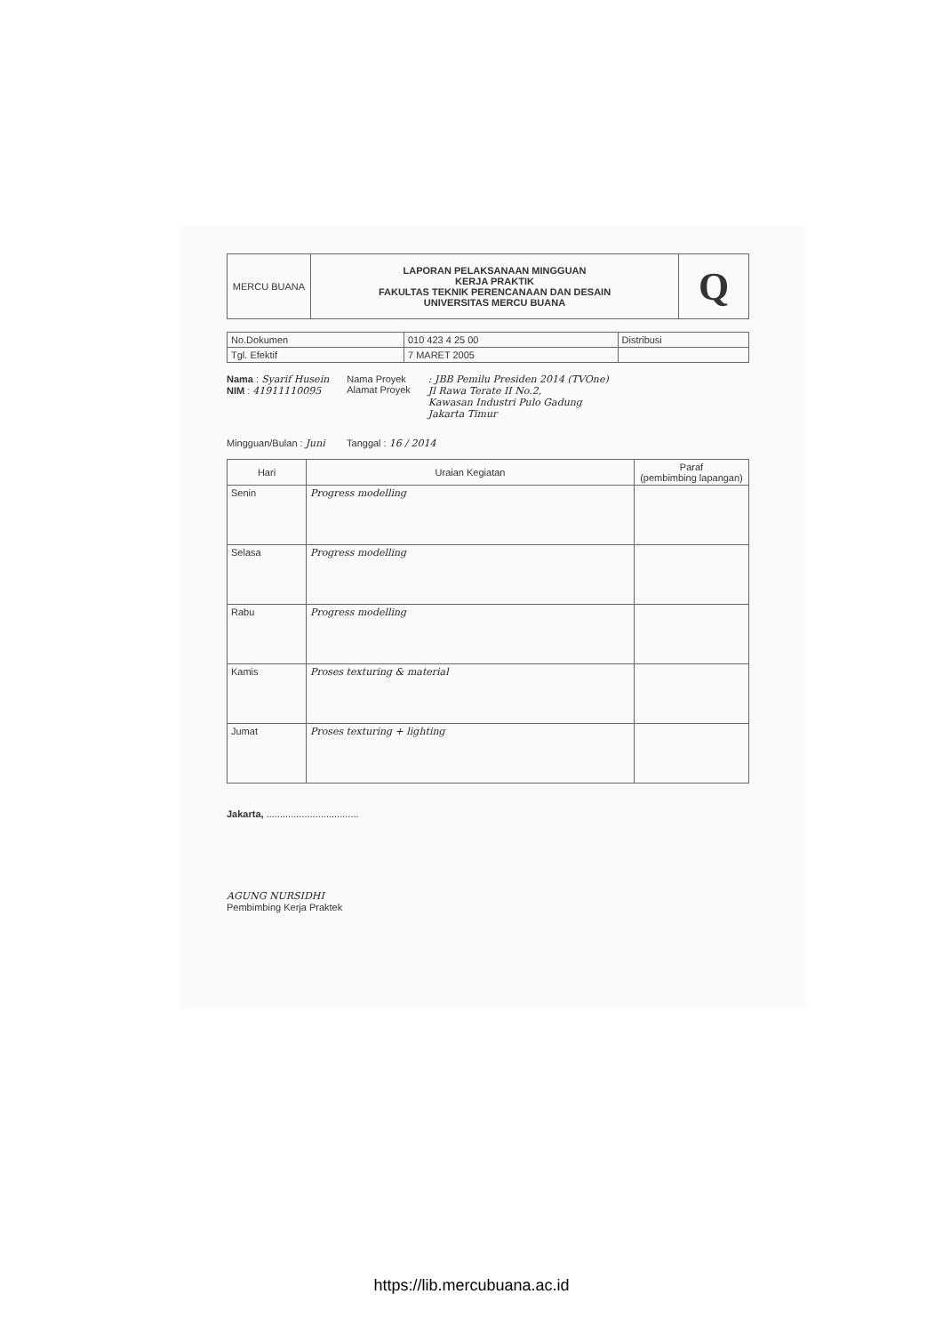| MERCU BUANA | LAPORAN PELAKSANAAN MINGGUAN KERJA PRAKTIK FAKULTAS TEKNIK PERENCANAAN DAN DESAIN UNIVERSITAS MERCU BUANA | Q |
| No.Dokumen | 010 423 4 25 00 | Distribusi |
| Tgl. Efektif | 7 MARET 2005 | |
Nama : Syarif Husein
NIM : 41911110095
Nama Proyek
Alamat Proyek
: JBB Pemilu Presiden 2014 (TVOne)
Jl Rawa Terate II No.2,
Kawasan Industri Pulo Gadung
Jakarta Timur
Mingguan/Bulan : Juni Tanggal : 16 / 2014
| Hari | Uraian Kegiatan | Paraf (pembimbing lapangan) |
| --- | --- | --- |
| Senin | Progress modelling | |
| Selasa | Progress modelling | |
| Rabu | Progress modelling | |
| Kamis | Proses texturing & material | |
| Jumat | Proses texturing + lighting | |
Jakarta, ..................................
AGUNG NURSIDHI
Pembimbing Kerja Praktek
https://lib.mercubuana.ac.id